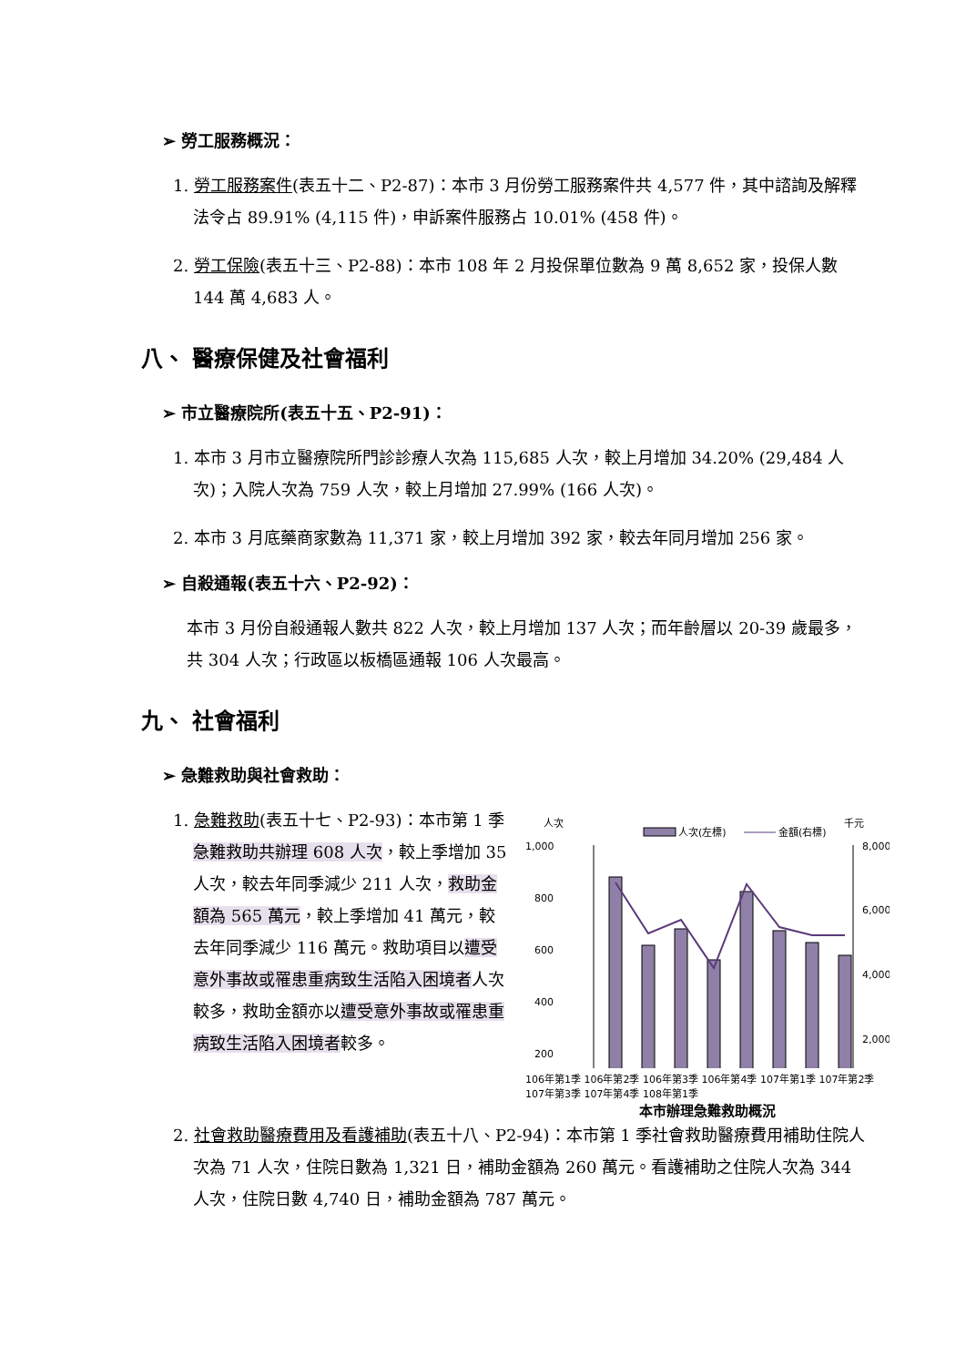➢ 勞工服務概況：
1. 勞工服務案件(表五十二、P2-87)：本市 3 月份勞工服務案件共 4,577 件，其中諮詢及解釋法令占 89.91% (4,115 件)，申訴案件服務占 10.01% (458 件)。
2. 勞工保險(表五十三、P2-88)：本市 108 年 2 月投保單位數為 9 萬 8,652 家，投保人數 144 萬 4,683 人。
八、 醫療保健及社會福利
➢ 市立醫療院所(表五十五、P2-91)：
1. 本市 3 月市立醫療院所門診診療人次為 115,685 人次，較上月增加 34.20% (29,484 人次)；入院人次為 759 人次，較上月增加 27.99% (166 人次)。
2. 本市 3 月底藥商家數為 11,371 家，較上月增加 392 家，較去年同月增加 256 家。
➢ 自殺通報(表五十六、P2-92)：
本市 3 月份自殺通報人數共 822 人次，較上月增加 137 人次；而年齡層以 20-39 歲最多，共 304 人次；行政區以板橋區通報 106 人次最高。
九、 社會福利
➢ 急難救助與社會救助：
1. 急難救助(表五十七、P2-93)：本市第 1 季急難救助共辦理 608 人次，較上季增加 35 人次，較去年同季減少 211 人次，救助金額為 565 萬元，較上季增加 41 萬元，較去年同季減少 116 萬元。救助項目以遭受意外事故或罹患重病致生活陷入困境者人次較多，救助金額亦以遭受意外事故或罹患重病致生活陷入困境者較多。
人次
千元
人次(左標)
金額(右標)
1,000
800
600
400
200
8,000
6,000
4,000
2,000
106年第1季 106年第2季 106年第3季 106年第4季 107年第1季 107年第2季 107年第3季 107年第4季 108年第1季
本市辦理急難救助概況
2. 社會救助醫療費用及看護補助(表五十八、P2-94)：本市第 1 季社會救助醫療費用補助住院人次為 71 人次，住院日數為 1,321 日，補助金額為 260 萬元。看護補助之住院人次為 344 人次，住院日數 4,740 日，補助金額為 787 萬元。